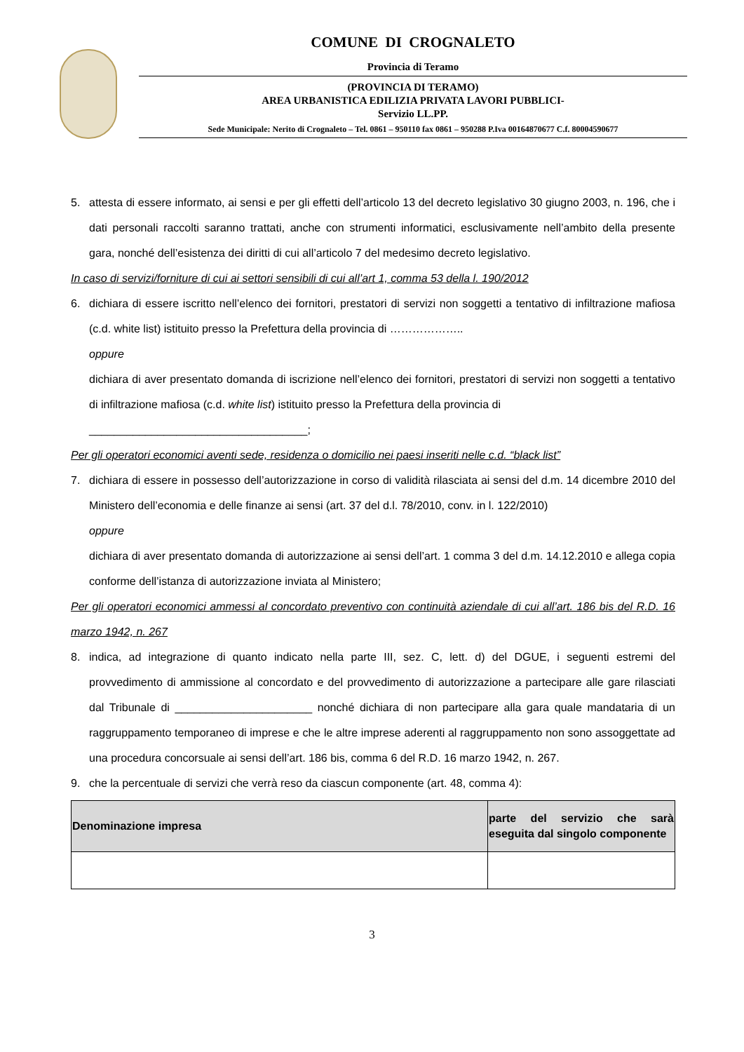COMUNE DI CROGNALETO
Provincia di Teramo
(PROVINCIA DI TERAMO)
AREA URBANISTICA EDILIZIA PRIVATA LAVORI PUBBLICI-
Servizio LL.PP.
Sede Municipale: Nerito di Crognaleto – Tel. 0861 – 950110 fax 0861 – 950288 P.Iva 00164870677 C.f. 80004590677
5. attesta di essere informato, ai sensi e per gli effetti dell’articolo 13 del decreto legislativo 30 giugno 2003, n. 196, che i dati personali raccolti saranno trattati, anche con strumenti informatici, esclusivamente nell’ambito della presente gara, nonché dell’esistenza dei diritti di cui all’articolo 7 del medesimo decreto legislativo.
In caso di servizi/forniture di cui ai settori sensibili di cui all’art 1, comma 53 della l. 190/2012
6. dichiara di essere iscritto nell’elenco dei fornitori, prestatori di servizi non soggetti a tentativo di infiltrazione mafiosa (c.d. white list) istituito presso la Prefettura della provincia di ………………..
oppure
dichiara di aver presentato domanda di iscrizione nell’elenco dei fornitori, prestatori di servizi non soggetti a tentativo di infiltrazione mafiosa (c.d. white list) istituito presso la Prefettura della provincia di
___________________________________;
Per gli operatori economici aventi sede, residenza o domicilio nei paesi inseriti nelle c.d. “black list”
7. dichiara di essere in possesso dell’autorizzazione in corso di validità rilasciata ai sensi del d.m. 14 dicembre 2010 del Ministero dell’economia e delle finanze ai sensi (art. 37 del d.l. 78/2010, conv. in l. 122/2010)
oppure
dichiara di aver presentato domanda di autorizzazione ai sensi dell’art. 1 comma 3 del d.m. 14.12.2010 e allega copia conforme dell’istanza di autorizzazione inviata al Ministero;
Per gli operatori economici ammessi al concordato preventivo con continuità aziendale di cui all’art. 186 bis del R.D. 16 marzo 1942, n. 267
8. indica, ad integrazione di quanto indicato nella parte III, sez. C, lett. d) del DGUE, i seguenti estremi del provvedimento di ammissione al concordato e del provvedimento di autorizzazione a partecipare alle gare rilasciati dal Tribunale di ______________________ nonché dichiara di non partecipare alla gara quale mandataria di un raggruppamento temporaneo di imprese e che le altre imprese aderenti al raggruppamento non sono assoggettate ad una procedura concorsuale ai sensi dell’art. 186 bis, comma 6 del R.D. 16 marzo 1942, n. 267.
9. che la percentuale di servizi che verrà reso da ciascun componente (art. 48, comma 4):
| Denominazione impresa | parte del servizio che sarà eseguita dal singolo componente |
| --- | --- |
3